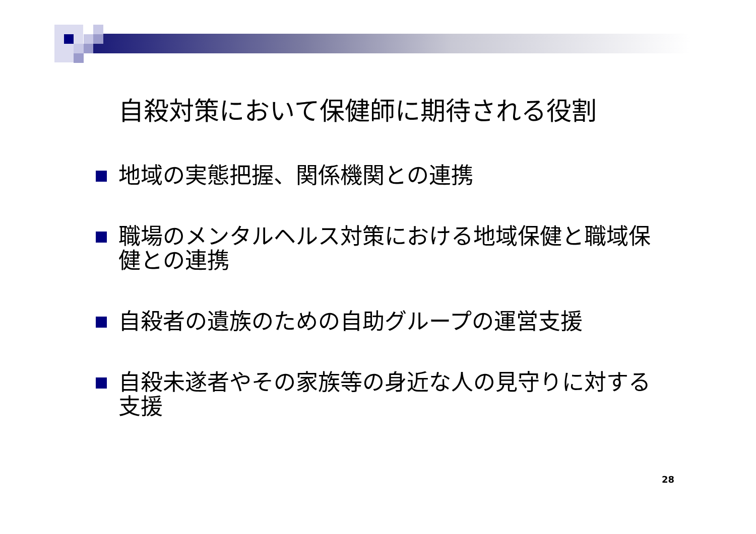自殺対策において保健師に期待される役割
地域の実態把握、関係機関との連携
職場のメンタルヘルス対策における地域保健と職域保健との連携
自殺者の遺族のための自助グループの運営支援
自殺未遂者やその家族等の身近な人の見守りに対する支援
28